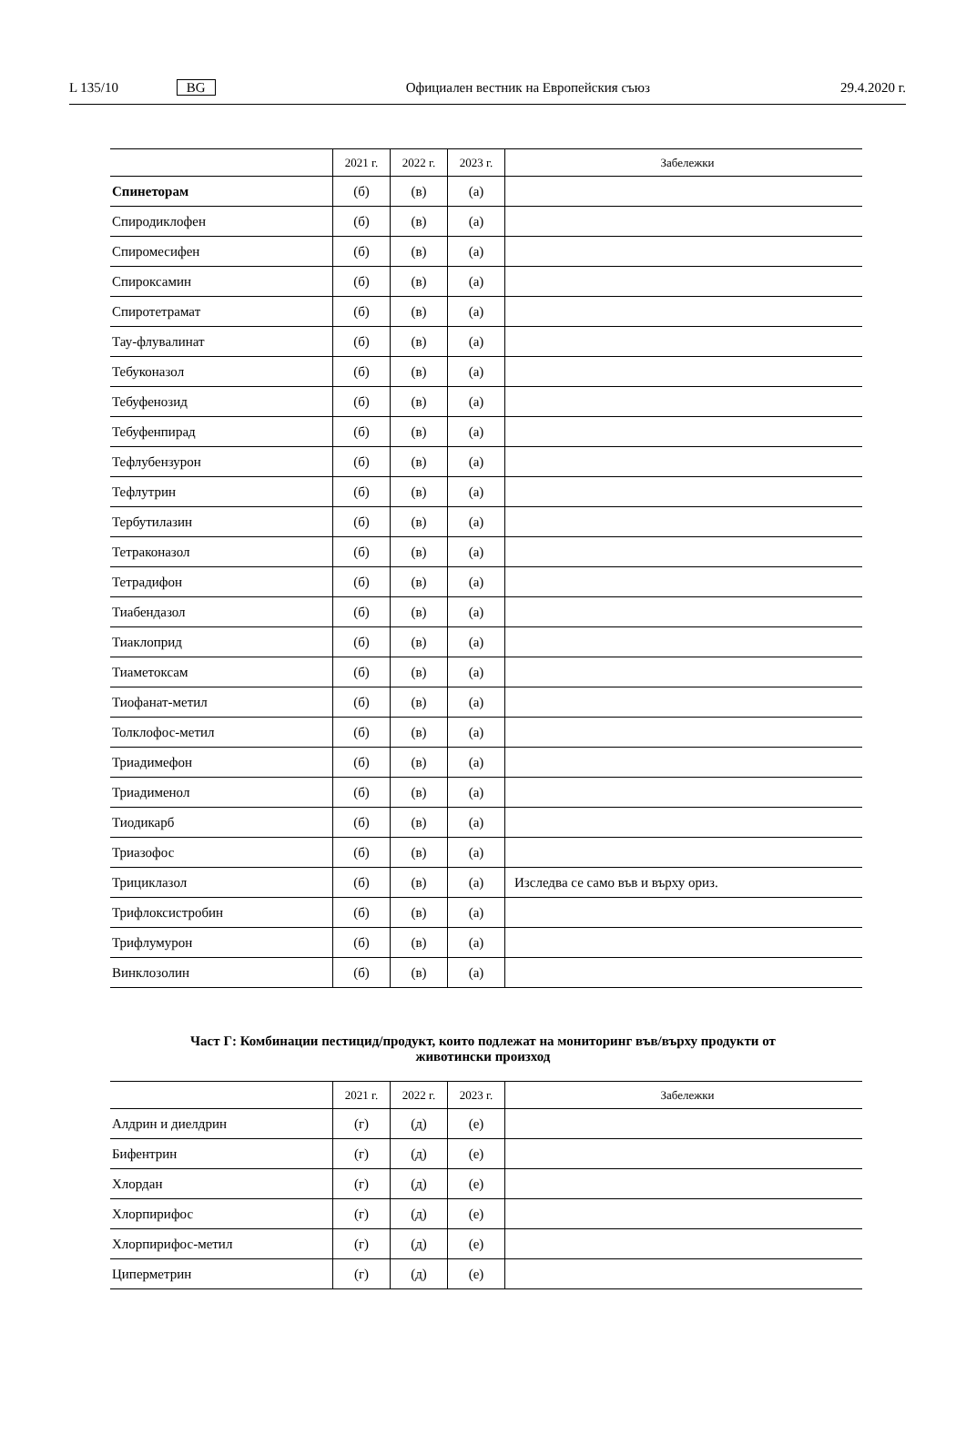L 135/10 BG Официален вестник на Европейския съюз 29.4.2020 г.
| | 2021 г. | 2022 г. | 2023 г. | Забележки |
| --- | --- | --- | --- | --- |
| Спинеторам | (б) | (в) | (а) | |
| Спиродиклофен | (б) | (в) | (а) | |
| Спиромесифен | (б) | (в) | (а) | |
| Спироксамин | (б) | (в) | (а) | |
| Спиротетрамат | (б) | (в) | (а) | |
| Тау-флувалинат | (б) | (в) | (а) | |
| Тебуконазол | (б) | (в) | (а) | |
| Тебуфенозид | (б) | (в) | (а) | |
| Тебуфенпирад | (б) | (в) | (а) | |
| Тефлубензурон | (б) | (в) | (а) | |
| Тефлутрин | (б) | (в) | (а) | |
| Тербутилазин | (б) | (в) | (а) | |
| Тетраконазол | (б) | (в) | (а) | |
| Тетрадифон | (б) | (в) | (а) | |
| Тиабендазол | (б) | (в) | (а) | |
| Тиаклоприд | (б) | (в) | (а) | |
| Тиаметоксам | (б) | (в) | (а) | |
| Тиофанат-метил | (б) | (в) | (а) | |
| Толклофос-метил | (б) | (в) | (а) | |
| Триадимефон | (б) | (в) | (а) | |
| Триадименол | (б) | (в) | (а) | |
| Тиодикарб | (б) | (в) | (а) | |
| Триазофос | (б) | (в) | (а) | |
| Трициклазол | (б) | (в) | (а) | Изследва се само във и върху ориз. |
| Трифлоксистробин | (б) | (в) | (а) | |
| Трифлумурон | (б) | (в) | (а) | |
| Винклозолин | (б) | (в) | (а) | |
Част Г: Комбинации пестицид/продукт, които подлежат на мониторинг във/върху продукти от
животински произход
| | 2021 г. | 2022 г. | 2023 г. | Забележки |
| --- | --- | --- | --- | --- |
| Алдрин и диелдрин | (г) | (д) | (е) | |
| Бифентрин | (г) | (д) | (е) | |
| Хлордан | (г) | (д) | (е) | |
| Хлорпирифос | (г) | (д) | (е) | |
| Хлорпирифос-метил | (г) | (д) | (е) | |
| Циперметрин | (г) | (д) | (е) | |